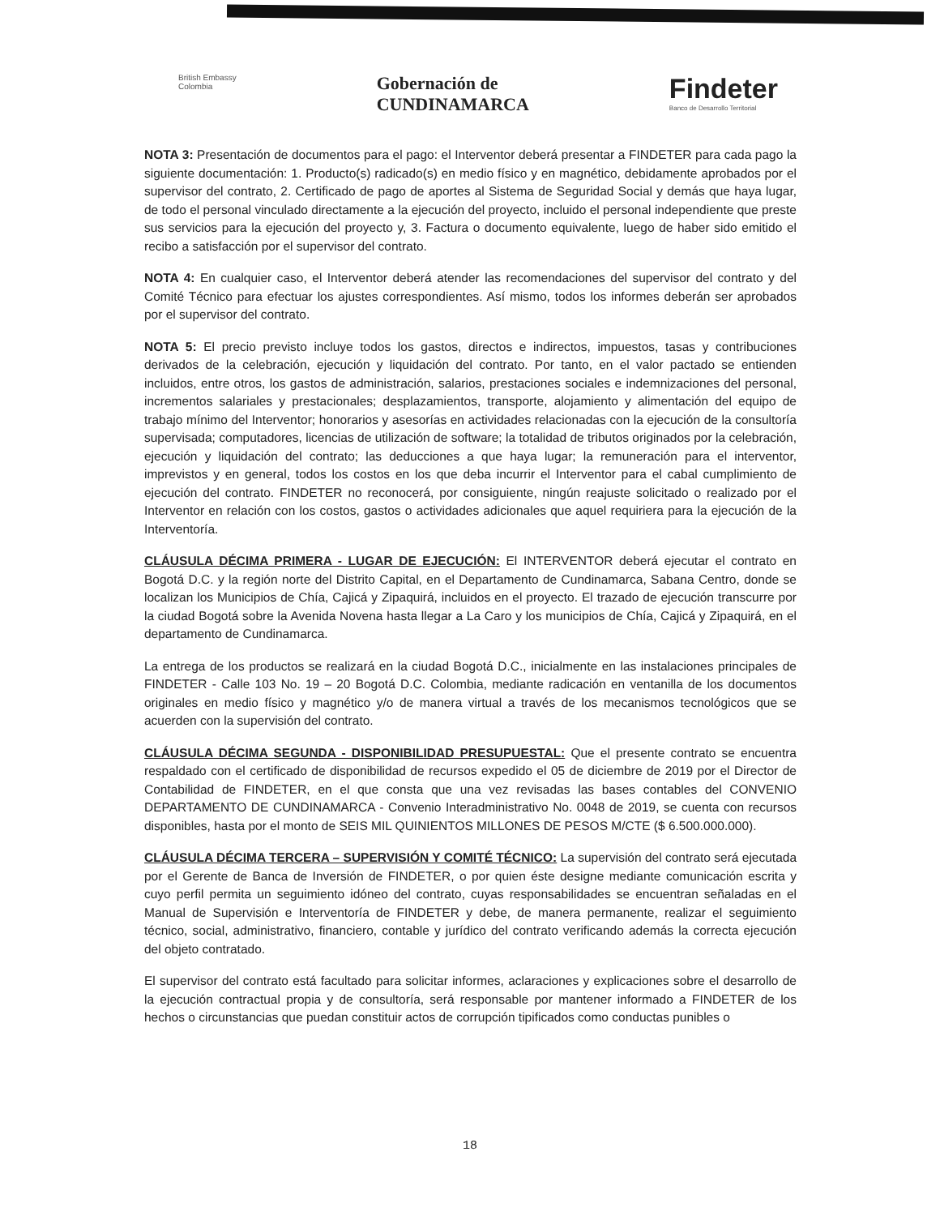British Embassy
Colombia
Gobernación de
CUNDINAMARCA
Findeter
Banco de Desarrollo Territorial
NOTA 3: Presentación de documentos para el pago: el Interventor deberá presentar a FINDETER para cada pago la siguiente documentación: 1. Producto(s) radicado(s) en medio físico y en magnético, debidamente aprobados por el supervisor del contrato, 2. Certificado de pago de aportes al Sistema de Seguridad Social y demás que haya lugar, de todo el personal vinculado directamente a la ejecución del proyecto, incluido el personal independiente que preste sus servicios para la ejecución del proyecto y, 3. Factura o documento equivalente, luego de haber sido emitido el recibo a satisfacción por el supervisor del contrato.
NOTA 4: En cualquier caso, el Interventor deberá atender las recomendaciones del supervisor del contrato y del Comité Técnico para efectuar los ajustes correspondientes. Así mismo, todos los informes deberán ser aprobados por el supervisor del contrato.
NOTA 5: El precio previsto incluye todos los gastos, directos e indirectos, impuestos, tasas y contribuciones derivados de la celebración, ejecución y liquidación del contrato. Por tanto, en el valor pactado se entienden incluidos, entre otros, los gastos de administración, salarios, prestaciones sociales e indemnizaciones del personal, incrementos salariales y prestacionales; desplazamientos, transporte, alojamiento y alimentación del equipo de trabajo mínimo del Interventor; honorarios y asesorías en actividades relacionadas con la ejecución de la consultoría supervisada; computadores, licencias de utilización de software; la totalidad de tributos originados por la celebración, ejecución y liquidación del contrato; las deducciones a que haya lugar; la remuneración para el interventor, imprevistos y en general, todos los costos en los que deba incurrir el Interventor para el cabal cumplimiento de ejecución del contrato. FINDETER no reconocerá, por consiguiente, ningún reajuste solicitado o realizado por el Interventor en relación con los costos, gastos o actividades adicionales que aquel requiriera para la ejecución de la Interventoría.
CLÁUSULA DÉCIMA PRIMERA - LUGAR DE EJECUCIÓN: El INTERVENTOR deberá ejecutar el contrato en Bogotá D.C. y la región norte del Distrito Capital, en el Departamento de Cundinamarca, Sabana Centro, donde se localizan los Municipios de Chía, Cajicá y Zipaquirá, incluidos en el proyecto. El trazado de ejecución transcurre por la ciudad Bogotá sobre la Avenida Novena hasta llegar a La Caro y los municipios de Chía, Cajicá y Zipaquirá, en el departamento de Cundinamarca.
La entrega de los productos se realizará en la ciudad Bogotá D.C., inicialmente en las instalaciones principales de FINDETER - Calle 103 No. 19 – 20 Bogotá D.C. Colombia, mediante radicación en ventanilla de los documentos originales en medio físico y magnético y/o de manera virtual a través de los mecanismos tecnológicos que se acuerden con la supervisión del contrato.
CLÁUSULA DÉCIMA SEGUNDA - DISPONIBILIDAD PRESUPUESTAL: Que el presente contrato se encuentra respaldado con el certificado de disponibilidad de recursos expedido el 05 de diciembre de 2019 por el Director de Contabilidad de FINDETER, en el que consta que una vez revisadas las bases contables del CONVENIO DEPARTAMENTO DE CUNDINAMARCA - Convenio Interadministrativo No. 0048 de 2019, se cuenta con recursos disponibles, hasta por el monto de SEIS MIL QUINIENTOS MILLONES DE PESOS M/CTE ($ 6.500.000.000).
CLÁUSULA DÉCIMA TERCERA – SUPERVISIÓN Y COMITÉ TÉCNICO: La supervisión del contrato será ejecutada por el Gerente de Banca de Inversión de FINDETER, o por quien éste designe mediante comunicación escrita y cuyo perfil permita un seguimiento idóneo del contrato, cuyas responsabilidades se encuentran señaladas en el Manual de Supervisión e Interventoría de FINDETER y debe, de manera permanente, realizar el seguimiento técnico, social, administrativo, financiero, contable y jurídico del contrato verificando además la correcta ejecución del objeto contratado.
El supervisor del contrato está facultado para solicitar informes, aclaraciones y explicaciones sobre el desarrollo de la ejecución contractual propia y de consultoría, será responsable por mantener informado a FINDETER de los hechos o circunstancias que puedan constituir actos de corrupción tipificados como conductas punibles o
18